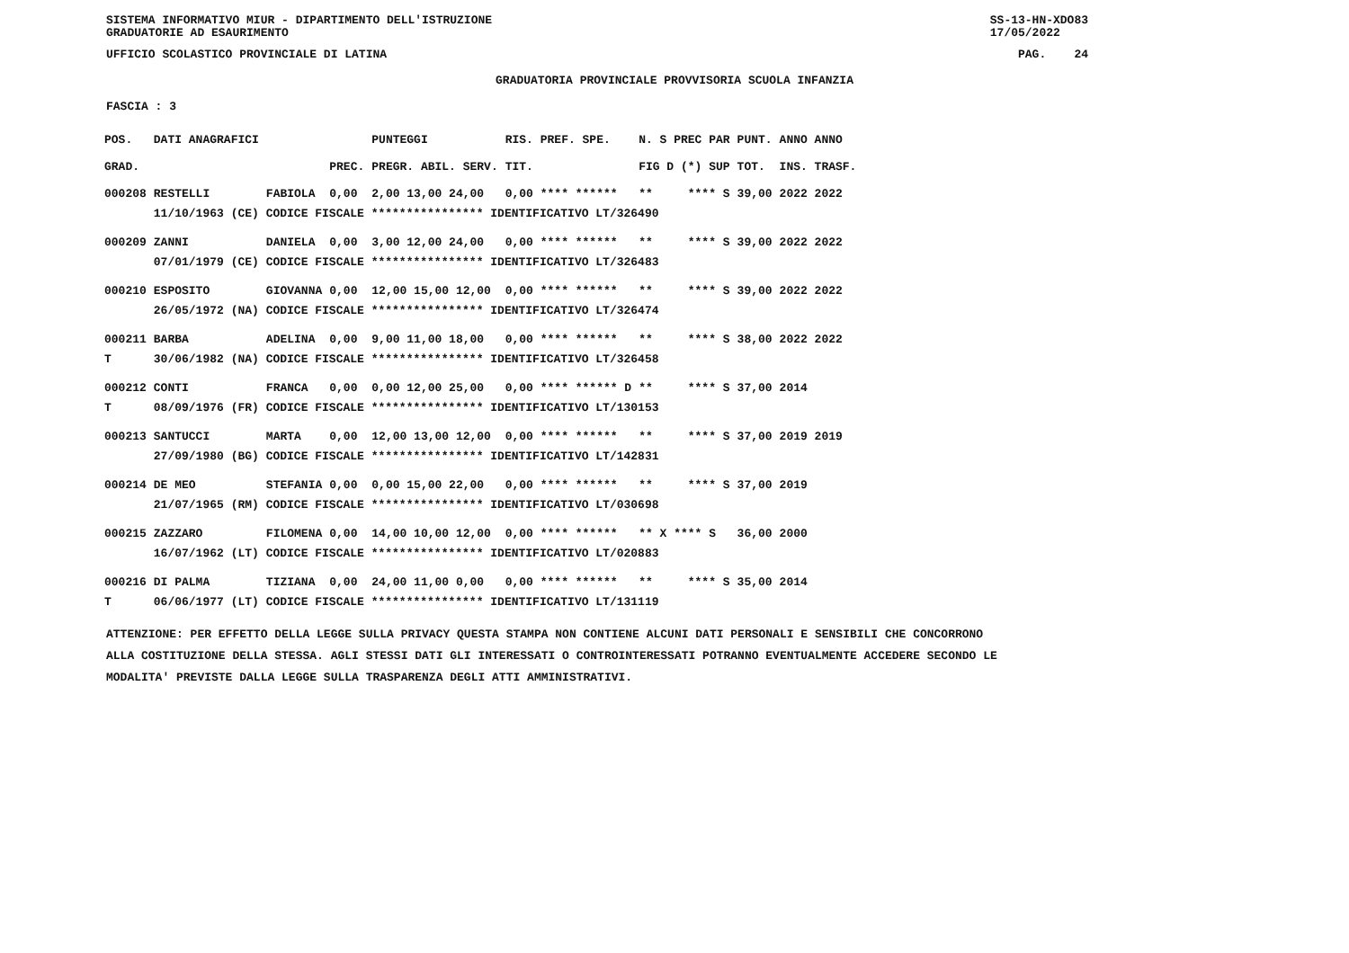SISTEMA INFORMATIVO MIUR - DIPARTIMENTO DELL'ISTRUZIONE
GRADUATORIE AD ESAURIMENTO SS-13-HN-XDO83
17/05/2022
UFFICIO SCOLASTICO PROVINCIALE DI LATINA PAG. 24
GRADUATORIA PROVINCIALE PROVVISORIA SCUOLA INFANZIA
FASCIA : 3
| POS. | DATI ANAGRAFICI | | | PUNTEGGI | RIS. PREF. SPE. | N. S PREC PAR | PUNT. | ANNO ANNO |
| --- | --- | --- | --- | --- | --- | --- | --- | --- |
| GRAD. | | | PREC. | PREGR. ABIL. SERV. | TIT. | FIG D (*) SUP | TOT. | INS. TRASF. |
| 000208 | RESTELLI | FABIOLA | 0,00 | 2,00 13,00 24,00 | 0,00 **** ****** | ** **** S | 39,00 | 2022 2022 |
| | 11/10/1963 (CE) CODICE FISCALE **************** IDENTIFICATIVO LT/326490 | | | | | | | |
| 000209 | ZANNI | DANIELA | 0,00 | 3,00 12,00 24,00 | 0,00 **** ****** | ** **** S | 39,00 | 2022 2022 |
| | 07/01/1979 (CE) CODICE FISCALE **************** IDENTIFICATIVO LT/326483 | | | | | | | |
| 000210 | ESPOSITO | GIOVANNA | 0,00 | 12,00 15,00 12,00 | 0,00 **** ****** | ** **** S | 39,00 | 2022 2022 |
| | 26/05/1972 (NA) CODICE FISCALE **************** IDENTIFICATIVO LT/326474 | | | | | | | |
| 000211 | BARBA | ADELINA | 0,00 | 9,00 11,00 18,00 | 0,00 **** ****** | ** **** S | 38,00 | 2022 2022 |
| T | 30/06/1982 (NA) CODICE FISCALE **************** IDENTIFICATIVO LT/326458 | | | | | | | |
| 000212 | CONTI | FRANCA | 0,00 | 0,00 12,00 25,00 | 0,00 **** ****** D | ** **** S | 37,00 | 2014 |
| T | 08/09/1976 (FR) CODICE FISCALE **************** IDENTIFICATIVO LT/130153 | | | | | | | |
| 000213 | SANTUCCI | MARTA | 0,00 | 12,00 13,00 12,00 | 0,00 **** ****** | ** **** S | 37,00 | 2019 2019 |
| | 27/09/1980 (BG) CODICE FISCALE **************** IDENTIFICATIVO LT/142831 | | | | | | | |
| 000214 | DE MEO | STEFANIA | 0,00 | 0,00 15,00 22,00 | 0,00 **** ****** | ** **** S | 37,00 | 2019 |
| | 21/07/1965 (RM) CODICE FISCALE **************** IDENTIFICATIVO LT/030698 | | | | | | | |
| 000215 | ZAZZARO | FILOMENA | 0,00 | 14,00 10,00 12,00 | 0,00 **** ****** | ** X **** S | 36,00 | 2000 |
| | 16/07/1962 (LT) CODICE FISCALE **************** IDENTIFICATIVO LT/020883 | | | | | | | |
| 000216 | DI PALMA | TIZIANA | 0,00 | 24,00 11,00 0,00 | 0,00 **** ****** | ** **** S | 35,00 | 2014 |
| T | 06/06/1977 (LT) CODICE FISCALE **************** IDENTIFICATIVO LT/131119 | | | | | | | |
ATTENZIONE: PER EFFETTO DELLA LEGGE SULLA PRIVACY QUESTA STAMPA NON CONTIENE ALCUNI DATI PERSONALI E SENSIBILI CHE CONCORRONO
ALLA COSTITUZIONE DELLA STESSA. AGLI STESSI DATI GLI INTERESSATI O CONTROINTERESSATI POTRANNO EVENTUALMENTE ACCEDERE SECONDO LE
MODALITA' PREVISTE DALLA LEGGE SULLA TRASPARENZA DEGLI ATTI AMMINISTRATIVI.